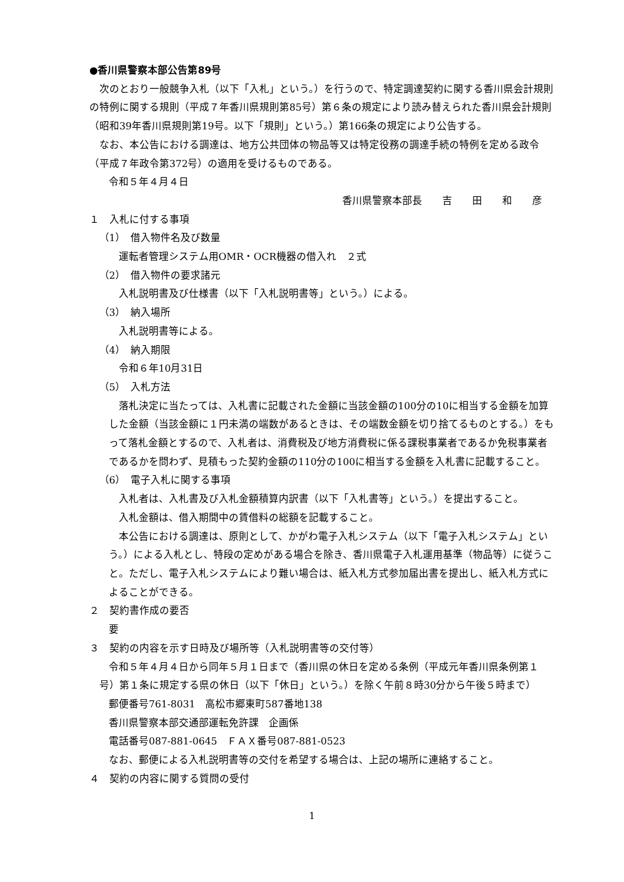●香川県警察本部公告第89号
次のとおり一般競争入札（以下「入札」という。）を行うので、特定調達契約に関する香川県会計規則の特例に関する規則（平成７年香川県規則第85号）第６条の規定により読み替えられた香川県会計規則（昭和39年香川県規則第19号。以下「規則」という。）第166条の規定により公告する。
なお、本公告における調達は、地方公共団体の物品等又は特定役務の調達手続の特例を定める政令（平成７年政令第372号）の適用を受けるものである。
令和５年４月４日
香川県警察本部長　　吉　　田　　和　　彦
１　入札に付する事項
（1）　借入物件名及び数量
運転者管理システム用OMR・OCR機器の借入れ　２式
（2）　借入物件の要求諸元
入札説明書及び仕様書（以下「入札説明書等」という。）による。
（3）　納入場所
入札説明書等による。
（4）　納入期限
令和６年10月31日
（5）　入札方法
落札決定に当たっては、入札書に記載された金額に当該金額の100分の10に相当する金額を加算した金額（当該金額に１円未満の端数があるときは、その端数金額を切り捨てるものとする。）をもって落札金額とするので、入札者は、消費税及び地方消費税に係る課税事業者であるか免税事業者であるかを問わず、見積もった契約金額の110分の100に相当する金額を入札書に記載すること。
（6）　電子入札に関する事項
入札者は、入札書及び入札金額積算内訳書（以下「入札書等」という。）を提出すること。
入札金額は、借入期間中の賃借料の総額を記載すること。
本公告における調達は、原則として、かがわ電子入札システム（以下「電子入札システム」という。）による入札とし、特段の定めがある場合を除き、香川県電子入札運用基準（物品等）に従うこと。ただし、電子入札システムにより難い場合は、紙入札方式参加届出書を提出し、紙入札方式によることができる。
２　契約書作成の要否
要
３　契約の内容を示す日時及び場所等（入札説明書等の交付等）
令和５年４月４日から同年５月１日まで（香川県の休日を定める条例（平成元年香川県条例第１号）第１条に規定する県の休日（以下「休日」という。）を除く午前８時30分から午後５時まで）
郵便番号761-8031　高松市郷東町587番地138
香川県警察本部交通部運転免許課　企画係
電話番号087-881-0645　ＦＡＸ番号087-881-0523
なお、郵便による入札説明書等の交付を希望する場合は、上記の場所に連絡すること。
４　契約の内容に関する質問の受付
1